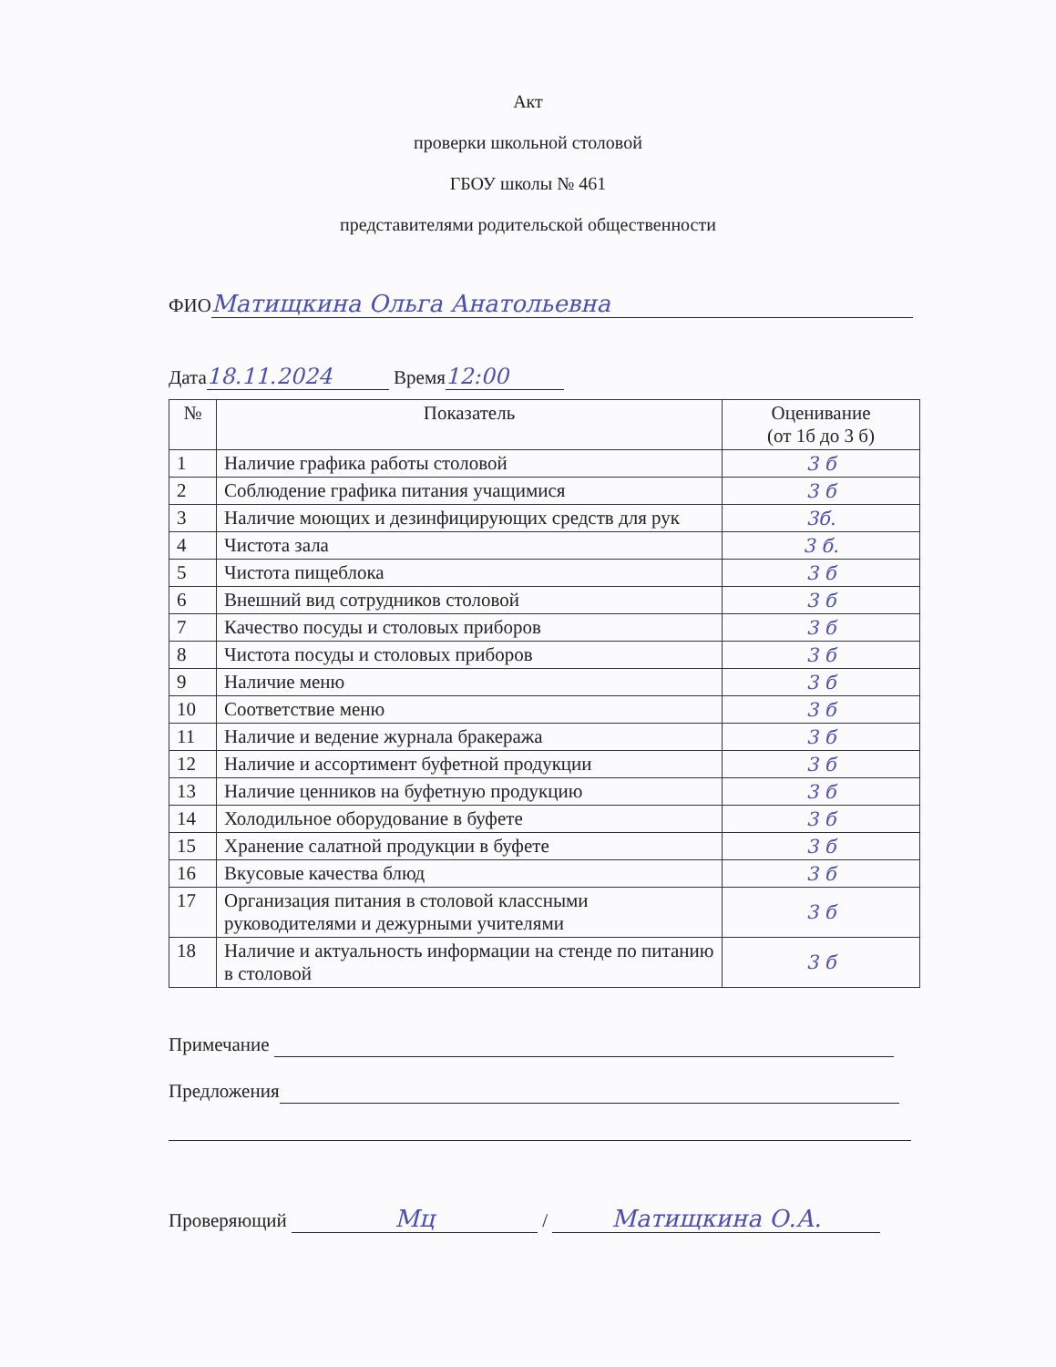Акт
проверки школьной столовой
ГБОУ школы № 461
представителями родительской общественности
ФИО Матищкина Ольга Анатольевна
Дата 18.11.2024 Время 12:00
| № | Показатель | Оценивание (от 1б до 3 б) |
| --- | --- | --- |
| 1 | Наличие графика работы столовой | 3 б |
| 2 | Соблюдение графика питания учащимися | 3 б |
| 3 | Наличие моющих и дезинфицирующих средств для рук | 3б. |
| 4 | Чистота зала | 3 б. |
| 5 | Чистота пищеблока | 3 б |
| 6 | Внешний вид сотрудников столовой | 3 б |
| 7 | Качество посуды и столовых приборов | 3 б |
| 8 | Чистота посуды и столовых приборов | 3 б |
| 9 | Наличие меню | 3 б |
| 10 | Соответствие меню | 3 б |
| 11 | Наличие и ведение журнала бракеража | 3 б |
| 12 | Наличие и ассортимент буфетной продукции | 3 б |
| 13 | Наличие ценников на буфетную продукцию | 3 б |
| 14 | Холодильное оборудование в буфете | 3 б |
| 15 | Хранение салатной продукции в буфете | 3 б |
| 16 | Вкусовые качества блюд | 3 б |
| 17 | Организация питания в столовой классными руководителями и дежурными учителями | 3 б |
| 18 | Наличие и актуальность информации на стенде по питанию в столовой | 3 б |
Примечание
Предложения
Проверяющий Мц / Матищкина О.А.